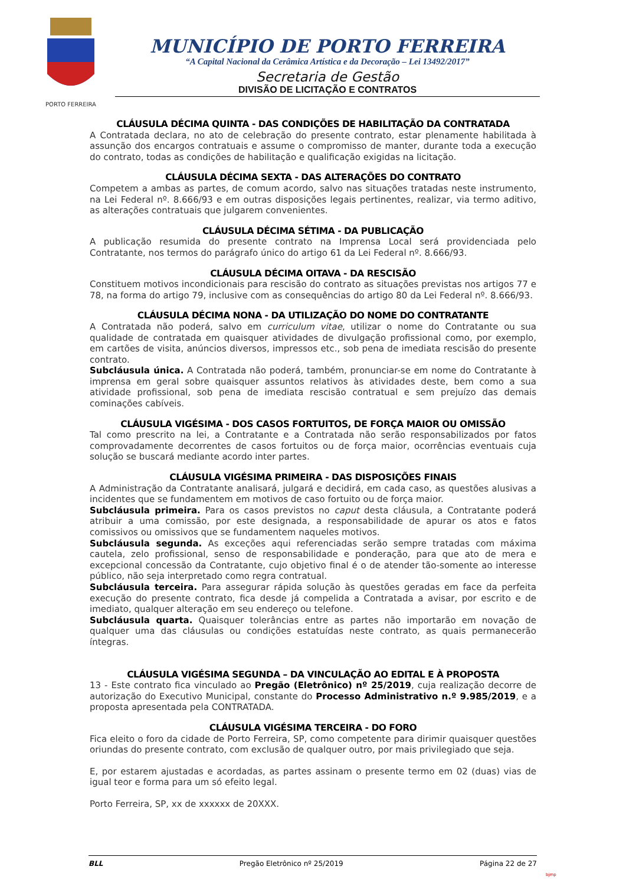PORTO FERREIRA
MUNICÍPIO DE PORTO FERREIRA
“A Capital Nacional da Cerâmica Artística e da Decoração – Lei 13492/2017”
Secretaria de Gestão
DIVISÃO DE LICITAÇÃO E CONTRATOS
CLÁUSULA DÉCIMA QUINTA - DAS CONDIÇÕES DE HABILITAÇÃO DA CONTRATADA
A Contratada declara, no ato de celebração do presente contrato, estar plenamente habilitada à assunção dos encargos contratuais e assume o compromisso de manter, durante toda a execução do contrato, todas as condições de habilitação e qualificação exigidas na licitação.
CLÁUSULA DÉCIMA SEXTA - DAS ALTERAÇÕES DO CONTRATO
Competem a ambas as partes, de comum acordo, salvo nas situações tratadas neste instrumento, na Lei Federal nº. 8.666/93 e em outras disposições legais pertinentes, realizar, via termo aditivo, as alterações contratuais que julgarem convenientes.
CLÁUSULA DÉCIMA SÉTIMA - DA PUBLICAÇÃO
A publicação resumida do presente contrato na Imprensa Local será providenciada pelo Contratante, nos termos do parágrafo único do artigo 61 da Lei Federal nº. 8.666/93.
CLÁUSULA DÉCIMA OITAVA - DA RESCISÃO
Constituem motivos incondicionais para rescisão do contrato as situações previstas nos artigos 77 e 78, na forma do artigo 79, inclusive com as consequências do artigo 80 da Lei Federal nº. 8.666/93.
CLÁUSULA DÉCIMA NONA - DA UTILIZAÇÃO DO NOME DO CONTRATANTE
A Contratada não poderá, salvo em curriculum vitae, utilizar o nome do Contratante ou sua qualidade de contratada em quaisquer atividades de divulgação profissional como, por exemplo, em cartões de visita, anúncios diversos, impressos etc., sob pena de imediata rescisão do presente contrato.
Subcláusula única. A Contratada não poderá, também, pronunciar-se em nome do Contratante à imprensa em geral sobre quaisquer assuntos relativos às atividades deste, bem como a sua atividade profissional, sob pena de imediata rescisão contratual e sem prejuízo das demais cominações cabíveis.
CLÁUSULA VIGÉSIMA - DOS CASOS FORTUITOS, DE FORÇA MAIOR OU OMISSÃO
Tal como prescrito na lei, a Contratante e a Contratada não serão responsabilizados por fatos comprovadamente decorrentes de casos fortuitos ou de força maior, ocorrências eventuais cuja solução se buscará mediante acordo inter partes.
CLÁUSULA VIGÉSIMA PRIMEIRA - DAS DISPOSIÇÕES FINAIS
A Administração da Contratante analisará, julgará e decidirá, em cada caso, as questões alusivas a incidentes que se fundamentem em motivos de caso fortuito ou de força maior.
Subcláusula primeira. Para os casos previstos no caput desta cláusula, a Contratante poderá atribuir a uma comissão, por este designada, a responsabilidade de apurar os atos e fatos comissivos ou omissivos que se fundamentem naqueles motivos.
Subcláusula segunda. As exceções aqui referenciadas serão sempre tratadas com máxima cautela, zelo profissional, senso de responsabilidade e ponderação, para que ato de mera e excepcional concessão da Contratante, cujo objetivo final é o de atender tão-somente ao interesse público, não seja interpretado como regra contratual.
Subcláusula terceira. Para assegurar rápida solução às questões geradas em face da perfeita execução do presente contrato, fica desde já compelida a Contratada a avisar, por escrito e de imediato, qualquer alteração em seu endereço ou telefone.
Subcláusula quarta. Quaisquer tolerâncias entre as partes não importarão em novação de qualquer uma das cláusulas ou condições estatuídas neste contrato, as quais permanecerão íntegras.
CLÁUSULA VIGÉSIMA SEGUNDA – DA VINCULAÇÃO AO EDITAL E À PROPOSTA
13 - Este contrato fica vinculado ao Pregão (Eletrônico) nº 25/2019, cuja realização decorre de autorização do Executivo Municipal, constante do Processo Administrativo n.º 9.985/2019, e a proposta apresentada pela CONTRATADA.
CLÁUSULA VIGÉSIMA TERCEIRA - DO FORO
Fica eleito o foro da cidade de Porto Ferreira, SP, como competente para dirimir quaisquer questões oriundas do presente contrato, com exclusão de qualquer outro, por mais privilegiado que seja.
E, por estarem ajustadas e acordadas, as partes assinam o presente termo em 02 (duas) vias de igual teor e forma para um só efeito legal.
Porto Ferreira, SP, xx de xxxxxx de 20XXX.
BLL Pregão Eletrônico nº 25/2019 Página 22 de 27
bjmp